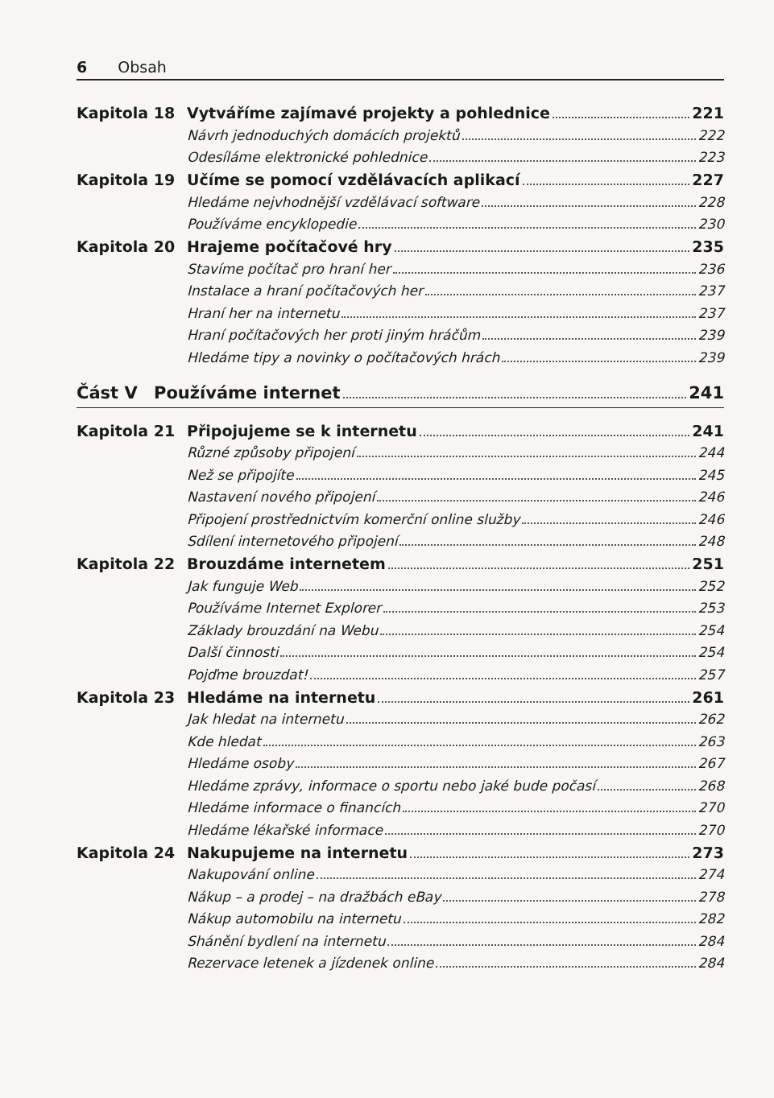6 Obsah
Kapitola 18
Vytváříme zajímavé projekty a pohlednice 221
Návrh jednoduchých domácích projektů 222
Odesíláme elektronické pohlednice 223
Kapitola 19
Učíme se pomocí vzdělávacích aplikací 227
Hledáme nejvhodnější vzdělávací software 228
Používáme encyklopedie 230
Kapitola 20 Hrajeme počítačové hry 235
Stavíme počítač pro hraní her 236
Instalace a hraní počítačových her 237
Hraní her na internetu 237
Hraní počítačových her proti jiným hráčům 239
Hledáme tipy a novinky o počítačových hrách 239
Část V Používáme internet 241
Kapitola 21 Připojujeme se k internetu 241
Různé způsoby připojení 244
Než se připojíte 245
Nastavení nového připojení 246
Připojení prostřednictvím komerční online služby 246
Sdílení internetového připojení 248
Kapitola 22 Brouzdáme internetem 251
Jak funguje Web 252
Používáme Internet Explorer 253
Základy brouzdání na Webu 254
Další činnosti 254
Pojďme brouzdat! 257
Kapitola 23 Hledáme na internetu 261
Jak hledat na internetu 262
Kde hledat 263
Hledáme osoby 267
Hledáme zprávy, informace o sportu nebo jaké bude počasí 268
Hledáme informace o financích 270
Hledáme lékařské informace 270
Kapitola 24 Nakupujeme na internetu 273
Nakupování online 274
Nákup – a prodej – na dražbách eBay 278
Nákup automobilu na internetu 282
Shánění bydlení na internetu 284
Rezervace letenek a jízdenek online 284